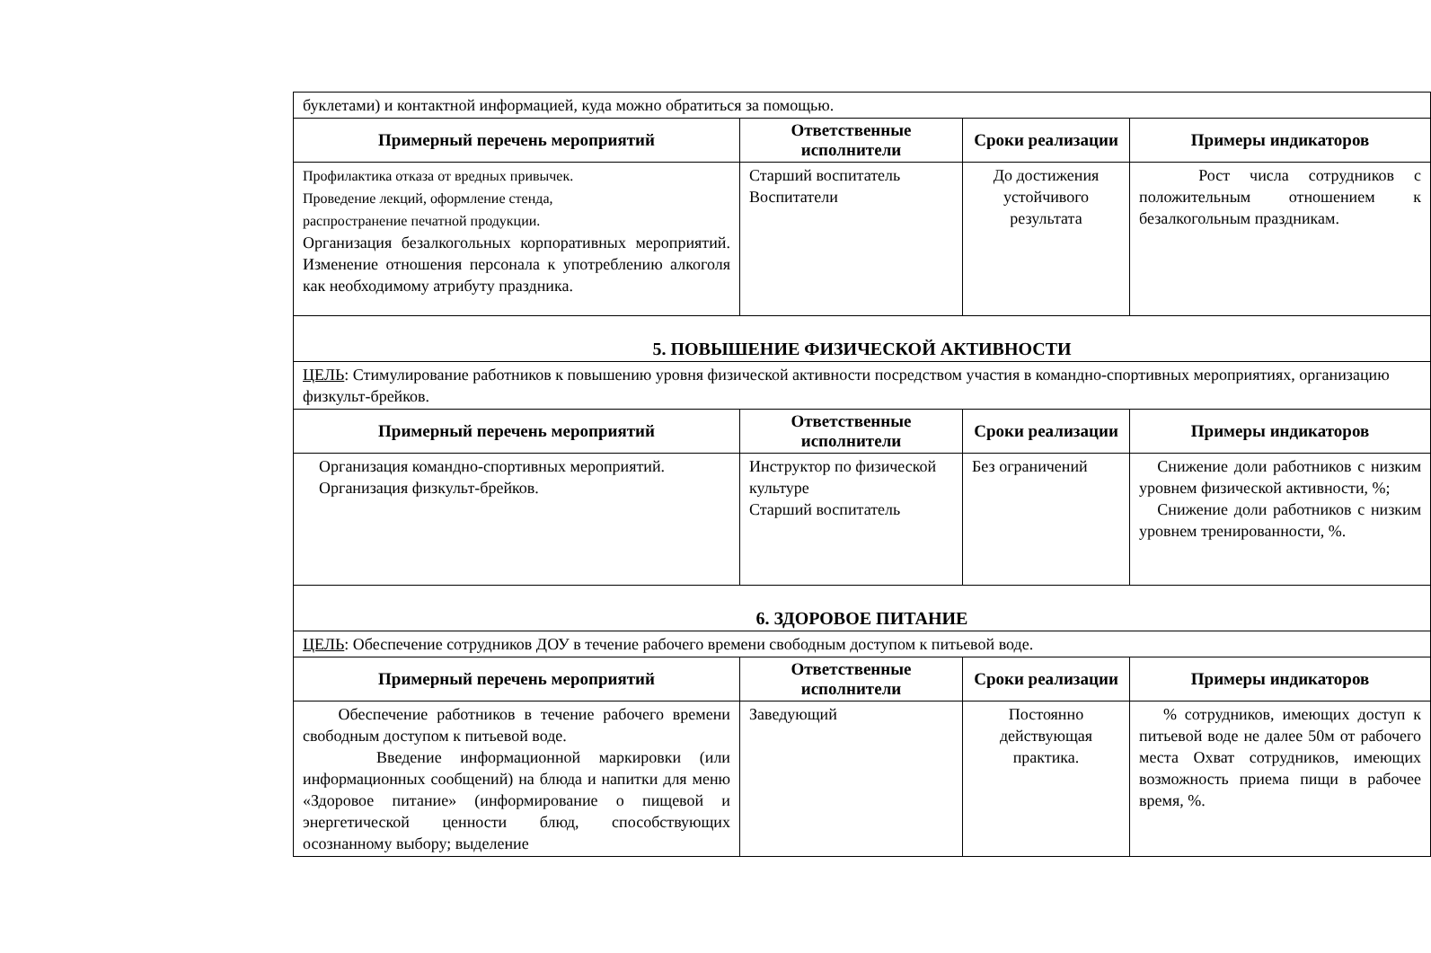| буклетами) и контактной информацией, куда можно обратиться за помощью. | | | |
| Примерный перечень мероприятий | Ответственные исполнители | Сроки реализации | Примеры индикаторов |
| Профилактика отказа от вредных привычек. Проведение лекций, оформление стенда, распространение печатной продукции. Организация безалкогольных корпоративных мероприятий. Изменение отношения персонала к употреблению алкоголя как необходимому атрибуту праздника. | Старший воспитатель Воспитатели | До достижения устойчивого результата | Рост числа сотрудников с положительным отношением к безалкогольным праздникам. |
| 5. ПОВЫШЕНИЕ ФИЗИЧЕСКОЙ АКТИВНОСТИ | | | |
| ЦЕЛЬ : Стимулирование работников к повышению уровня физической активности посредством участия в командно-спортивных мероприятиях, организацию физкульт-брейков. | | | |
| Примерный перечень мероприятий | Ответственные исполнители | Сроки реализации | Примеры индикаторов |
| Организация командно-спортивных мероприятий. Организация физкульт-брейков. | Инструктор по физической культуре Старший воспитатель | Без ограничений | Снижение доли работников с низким уровнем физической активности, %; Снижение доли работников с низким уровнем тренированности, %. |
| 6. ЗДОРОВОЕ ПИТАНИЕ | | | |
| ЦЕЛЬ : Обеспечение сотрудников ДОУ в течение рабочего времени свободным доступом к питьевой воде. | | | |
| Примерный перечень мероприятий | Ответственные исполнители | Сроки реализации | Примеры индикаторов |
| Обеспечение работников в течение рабочего времени свободным доступом к питьевой воде. Введение информационной маркировки (или информационных сообщений) на блюда и напитки для меню «Здоровое питание» (информирование о пищевой и энергетической ценности блюд, способствующих осознанному выбору; выделение | Заведующий | Постоянно действующая практика. | % сотрудников, имеющих доступ к питьевой воде не далее 50м от рабочего места Охват сотрудников, имеющих возможность приема пищи в рабочее время, %. |